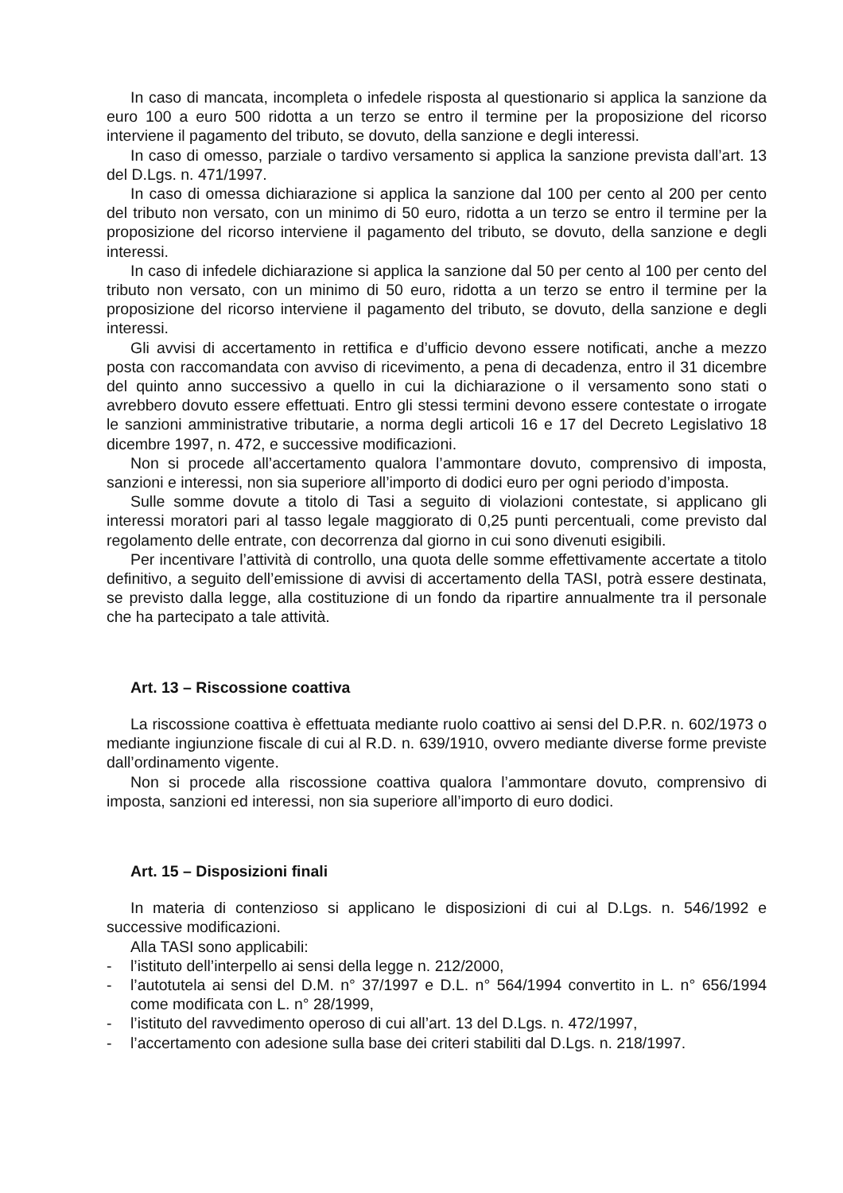In caso di mancata, incompleta o infedele risposta al questionario si applica la sanzione da euro 100 a euro 500 ridotta a un terzo se entro il termine per la proposizione del ricorso interviene il pagamento del tributo, se dovuto, della sanzione e degli interessi.
In caso di omesso, parziale o tardivo versamento si applica la sanzione prevista dall’art. 13 del D.Lgs. n. 471/1997.
In caso di omessa dichiarazione si applica la sanzione dal 100 per cento al 200 per cento del tributo non versato, con un minimo di 50 euro, ridotta a un terzo se entro il termine per la proposizione del ricorso interviene il pagamento del tributo, se dovuto, della sanzione e degli interessi.
In caso di infedele dichiarazione si applica la sanzione dal 50 per cento al 100 per cento del tributo non versato, con un minimo di 50 euro, ridotta a un terzo se entro il termine per la proposizione del ricorso interviene il pagamento del tributo, se dovuto, della sanzione e degli interessi.
Gli avvisi di accertamento in rettifica e d’ufficio devono essere notificati, anche a mezzo posta con raccomandata con avviso di ricevimento, a pena di decadenza, entro il 31 dicembre del quinto anno successivo a quello in cui la dichiarazione o il versamento sono stati o avrebbero dovuto essere effettuati. Entro gli stessi termini devono essere contestate o irrogate le sanzioni amministrative tributarie, a norma degli articoli 16 e 17 del Decreto Legislativo 18 dicembre 1997, n. 472, e successive modificazioni.
Non si procede all’accertamento qualora l’ammontare dovuto, comprensivo di imposta, sanzioni e interessi, non sia superiore all’importo di dodici euro per ogni periodo d’imposta.
Sulle somme dovute a titolo di Tasi a seguito di violazioni contestate, si applicano gli interessi moratori pari al tasso legale maggiorato di 0,25 punti percentuali, come previsto dal regolamento delle entrate, con decorrenza dal giorno in cui sono divenuti esigibili.
Per incentivare l’attività di controllo, una quota delle somme effettivamente accertate a titolo definitivo, a seguito dell’emissione di avvisi di accertamento della TASI, potrà essere destinata, se previsto dalla legge, alla costituzione di un fondo da ripartire annualmente tra il personale che ha partecipato a tale attività.
Art. 13 – Riscossione coattiva
La riscossione coattiva è effettuata mediante ruolo coattivo ai sensi del D.P.R. n. 602/1973 o mediante ingiunzione fiscale di cui al R.D. n. 639/1910, ovvero mediante diverse forme previste dall’ordinamento vigente.
Non si procede alla riscossione coattiva qualora l’ammontare dovuto, comprensivo di imposta, sanzioni ed interessi, non sia superiore all’importo di euro dodici.
Art. 15 – Disposizioni finali
In materia di contenzioso si applicano le disposizioni di cui al D.Lgs. n. 546/1992 e successive modificazioni.
Alla TASI sono applicabili:
- l’istituto dell’interpello ai sensi della legge n. 212/2000,
- l’autotutela ai sensi del D.M. n° 37/1997 e D.L. n° 564/1994 convertito in L. n° 656/1994 come modificata con L. n° 28/1999,
- l’istituto del ravvedimento operoso di cui all’art. 13 del D.Lgs. n. 472/1997,
- l’accertamento con adesione sulla base dei criteri stabiliti dal D.Lgs. n. 218/1997.